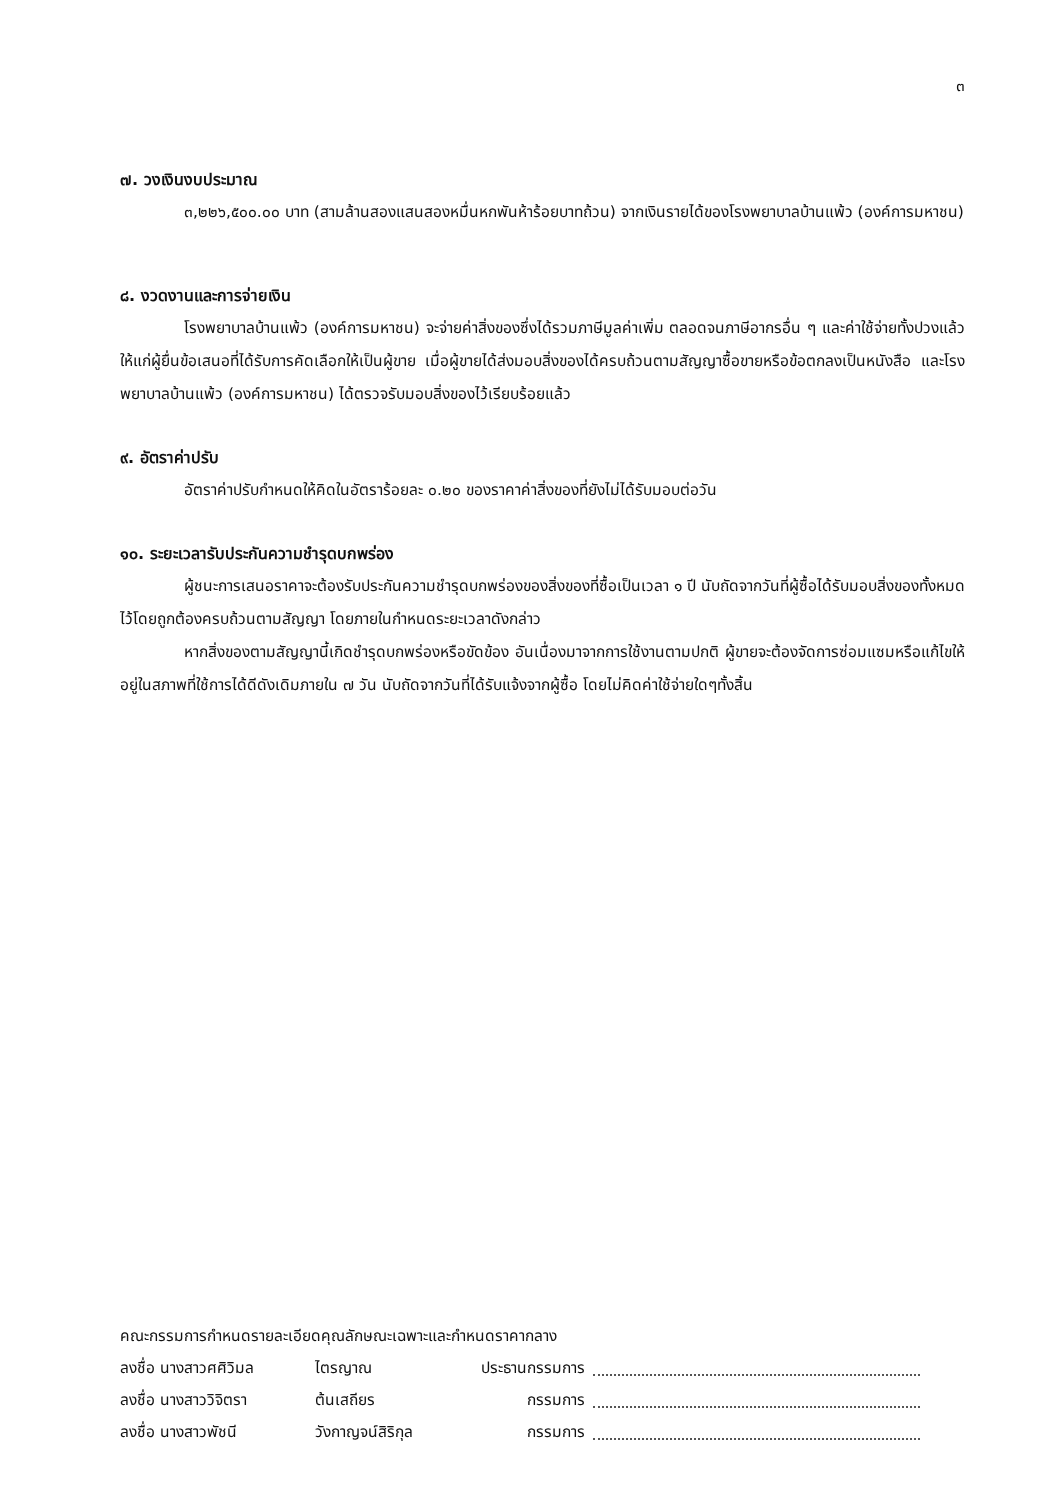๓
๗. วงเงินงบประมาณ
๓,๒๒๖,๕๐๐.๐๐ บาท (สามล้านสองแสนสองหมื่นหกพันห้าร้อยบาทถ้วน) จากเงินรายได้ของโรงพยาบาลบ้านแพ้ว (องค์การมหาชน)
๘. งวดงานและการจ่ายเงิน
โรงพยาบาลบ้านแพ้ว (องค์การมหาชน) จะจ่ายค่าสิ่งของซึ่งได้รวมภาษีมูลค่าเพิ่ม ตลอดจนภาษีอากรอื่น ๆ และค่าใช้จ่ายทั้งปวงแล้วให้แก่ผู้ยื่นข้อเสนอที่ได้รับการคัดเลือกให้เป็นผู้ขาย เมื่อผู้ขายได้ส่งมอบสิ่งของได้ครบถ้วนตามสัญญาซื้อขายหรือข้อตกลงเป็นหนังสือ และโรงพยาบาลบ้านแพ้ว (องค์การมหาชน) ได้ตรวจรับมอบสิ่งของไว้เรียบร้อยแล้ว
๙. อัตราค่าปรับ
อัตราค่าปรับกำหนดให้คิดในอัตราร้อยละ ๐.๒๐ ของราคาค่าสิ่งของที่ยังไม่ได้รับมอบต่อวัน
๑๐. ระยะเวลารับประกันความชำรุดบกพร่อง
ผู้ชนะการเสนอราคาจะต้องรับประกันความชำรุดบกพร่องของสิ่งของที่ซื้อเป็นเวลา ๑ ปี นับถัดจากวันที่ผู้ซื้อได้รับมอบสิ่งของทั้งหมดไว้โดยถูกต้องครบถ้วนตามสัญญา โดยภายในกำหนดระยะเวลาดังกล่าว
หากสิ่งของตามสัญญานี้เกิดชำรุดบกพร่องหรือขัดข้อง อันเนื่องมาจากการใช้งานตามปกติ ผู้ขายจะต้องจัดการซ่อมแซมหรือแก้ไขให้อยู่ในสภาพที่ใช้การได้ดีดังเดิมภายใน ๗ วัน นับถัดจากวันที่ได้รับแจ้งจากผู้ซื้อ โดยไม่คิดค่าใช้จ่ายใดๆทั้งสิ้น
คณะกรรมการกำหนดรายละเอียดคุณลักษณะเฉพาะและกำหนดราคากลาง
ลงชื่อ นางสาวศศิวิมล ไตรญาณ ประธานกรรมการ
ลงชื่อ นางสาววิจิตรา ต้นเสถียร กรรมการ
ลงชื่อ นางสาวพัชนี วังกาญจน์สิริกุล กรรมการ